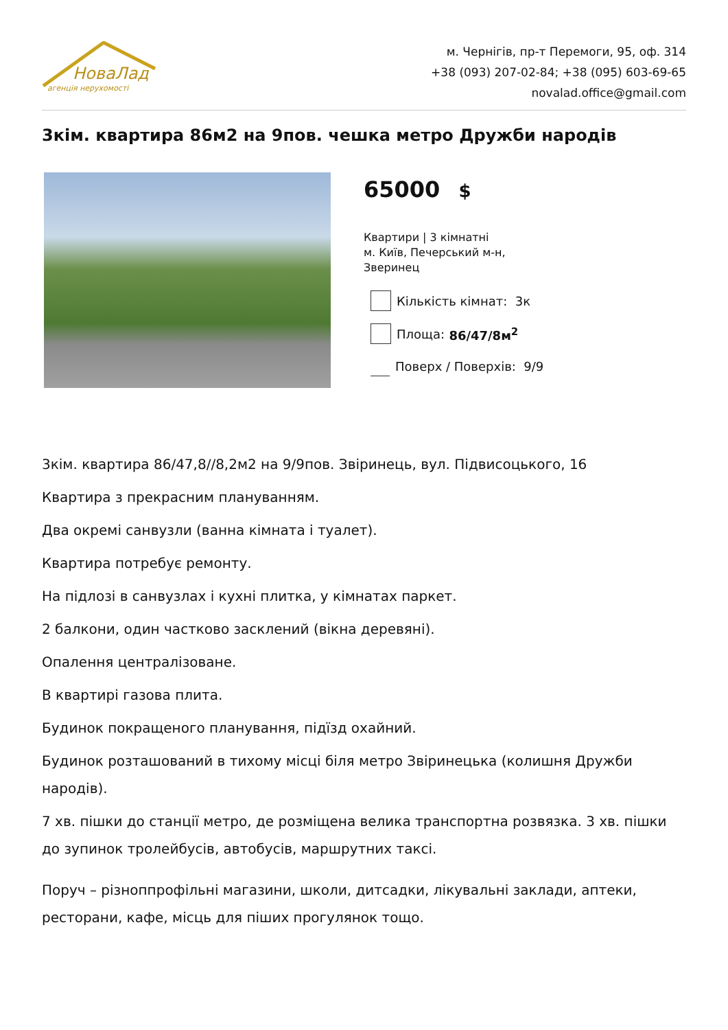НоваЛад
агенція нерухомості
м. Чернігів, пр-т Перемоги, 95, оф. 314
+38 (093) 207-02-84; +38 (095) 603-69-65
novalad.office@gmail.com
3кім. квартира 86м2 на 9пов. чешка метро Дружби народів
65000 $
Квартири | 3 кімнатні
м. Київ, Печерський м-н,
Зверинец
Кількість кімнат: 3к
Площа: 86/47/8м<sup>2</sup>
Поверх / Поверхів: 9/9
3кім. квартира 86/47,8//8,2м2 на 9/9пов. Звіринець, вул. Підвисоцького, 16
Квартира з прекрасним плануванням.
Два окремі санвузли (ванна кімната і туалет).
Квартира потребує ремонту.
На підлозі в санвузлах і кухні плитка, у кімнатах паркет.
2 балкони, один частково засклений (вікна деревяні).
Опалення централізоване.
В квартирі газова плита.
Будинок покращеного планування, підїзд охайний.
Будинок розташований в тихому місці біля метро Звіринецька (колишня Дружби народів).
7 хв. пішки до станції метро, де розміщена велика транспортна розвязка. 3 хв. пішки до зупинок тролейбусів, автобусів, маршрутних таксі.
Поруч – різноппрофільні магазини, школи, дитсадки, лікувальні заклади, аптеки, ресторани, кафе, місць для піших прогулянок тощо.